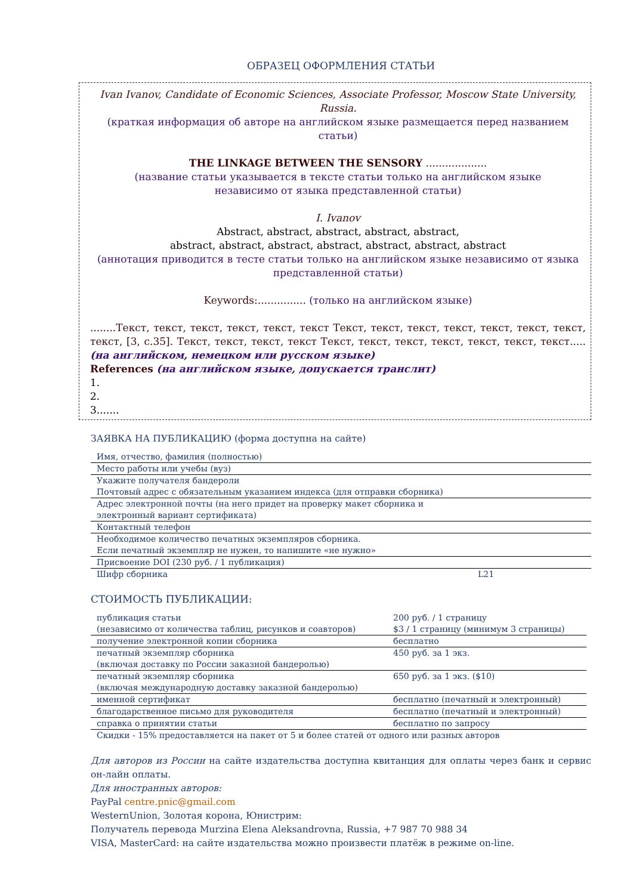ОБРАЗЕЦ ОФОРМЛЕНИЯ СТАТЬИ
Ivan Ivanov, Candidate of Economic Sciences, Associate Professor, Moscow State University, Russia.
(краткая информация об авторе на английском языке размещается перед названием статьи)
THE LINKAGE BETWEEN THE SENSORY ...................
(название статьи указывается в тексте статьи только на английском языке
независимо от языка представленной статьи)
I. Ivanov
Abstract, abstract, abstract, abstract, abstract,
abstract, abstract, abstract, abstract, abstract, abstract, abstract
(аннотация приводится в тесте статьи только на английском языке независимо от языка представленной статьи)
Keywords:............... (только на английском языке)
........Текст, текст, текст, текст, текст, текст Текст, текст, текст, текст, текст, текст, текст, текст, [3, с.35]. Текст, текст, текст, текст Текст, текст, текст, текст, текст, текст, текст.....(на английском, немецком или русском языке)
References (на английском языке, допускается транслит)
1.
2.
3.......
ЗАЯВКА НА ПУБЛИКАЦИЮ (форма доступна на сайте)
| Имя, отчество, фамилия (полностью) | |
| Место работы или учебы (вуз) | |
| Укажите получателя бандероли Почтовый адрес с обязательным указанием индекса (для отправки сборника) | |
| Адрес электронной почты (на него придет на проверку макет сборника и электронный вариант сертификата) | |
| Контактный телефон | |
| Необходимое количество печатных экземпляров сборника. Если печатный экземпляр не нужен, то напишите «не нужно» | |
| Присвоение DOI (230 руб. / 1 публикация) | |
| Шифр сборника | L21 |
СТОИМОСТЬ ПУБЛИКАЦИИ:
| публикация статьи (независимо от количества таблиц, рисунков и соавторов) | 200 руб. / 1 страницу $3 / 1 страницу (минимум 3 страницы) |
| получение электронной копии сборника | бесплатно |
| печатный экземпляр сборника (включая доставку по России заказной бандеролью) | 450 руб. за 1 экз. |
| печатный экземпляр сборника (включая международную доставку заказной бандеролью) | 650 руб. за 1 экз. ($10) |
| именной сертификат | бесплатно (печатный и электронный) |
| благодарственное письмо для руководителя | бесплатно (печатный и электронный) |
| справка о принятии статьи | бесплатно по запросу |
| Скидки - 15% предоставляется на пакет от 5 и более статей от одного или разных авторов | |
Для авторов из России на сайте издательства доступна квитанция для оплаты через банк и сервис он-лайн оплаты.
Для иностранных авторов:
PayPal centre.pnic@gmail.com
WesternUnion, Золотая корона, Юнистрим:
Получатель перевода Murzina Elena Aleksandrovna, Russia, +7 987 70 988 34
VISA, MasterCard: на сайте издательства можно произвести платёж в режиме on-line.